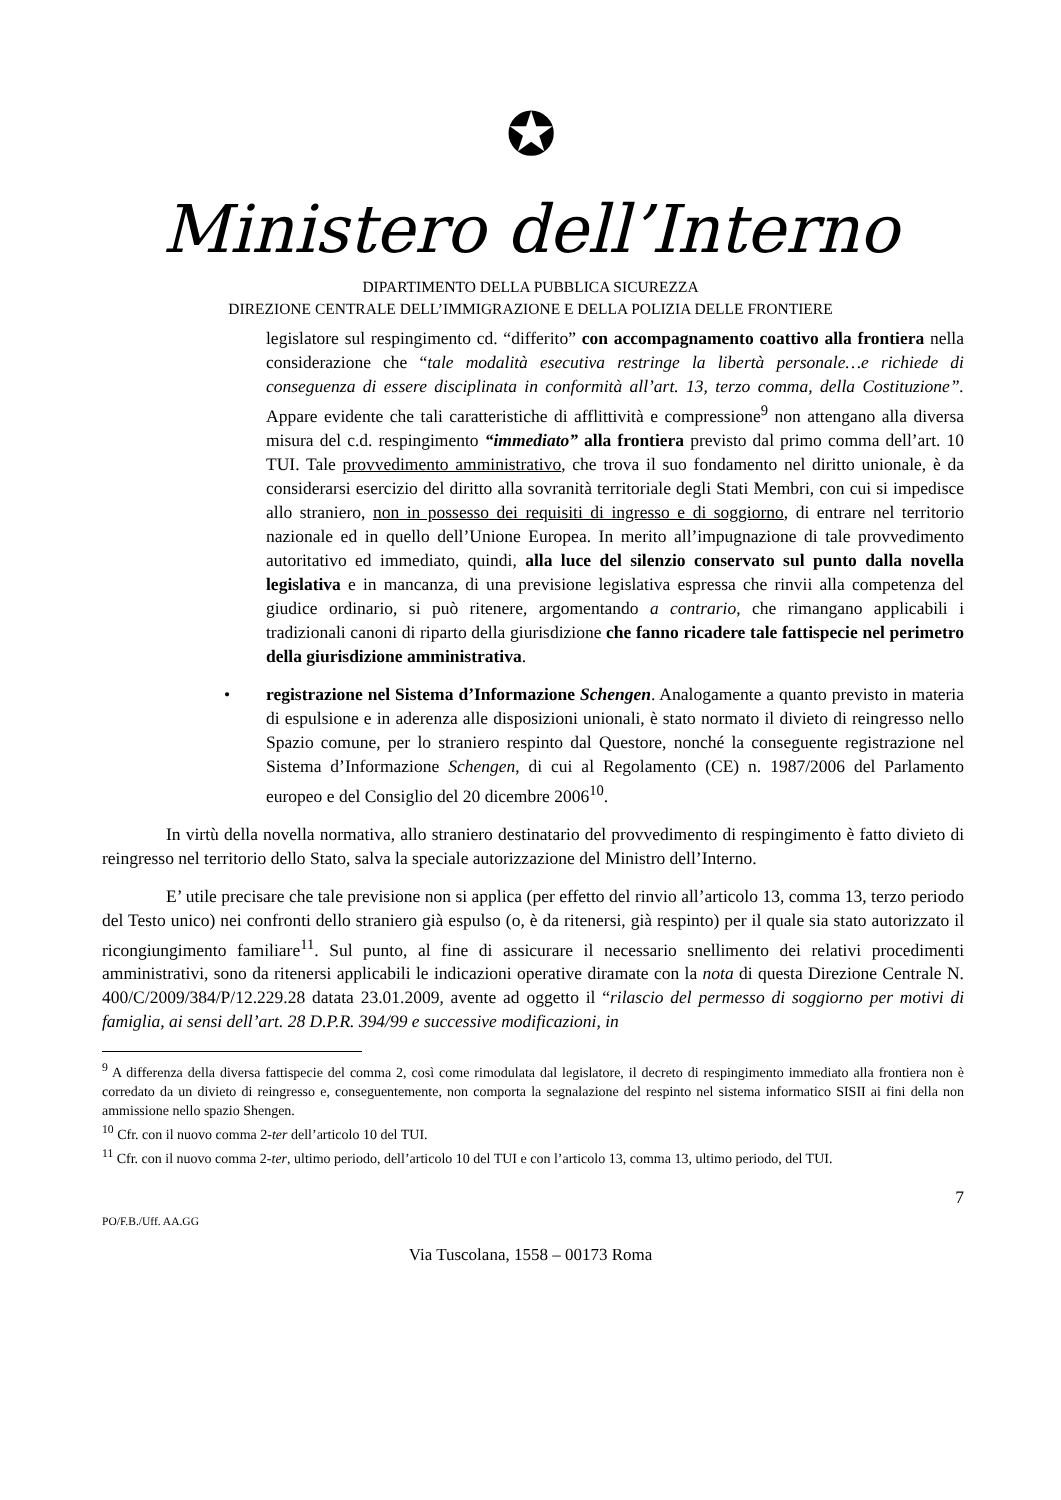✪
Ministero dell’Interno
DIPARTIMENTO DELLA PUBBLICA SICUREZZA
DIREZIONE CENTRALE DELL’IMMIGRAZIONE E DELLA POLIZIA DELLE FRONTIERE
legislatore sul respingimento cd. “differito” con accompagnamento coattivo alla frontiera nella considerazione che “tale modalità esecutiva restringe la libertà personale…e richiede di conseguenza di essere disciplinata in conformità all’art. 13, terzo comma, della Costituzione”. Appare evidente che tali caratteristiche di afflittività e compressione<sup>9</sup> non attengano alla diversa misura del c.d. respingimento “immediato” alla frontiera previsto dal primo comma dell’art. 10 TUI. Tale provvedimento amministrativo, che trova il suo fondamento nel diritto unionale, è da considerarsi esercizio del diritto alla sovranità territoriale degli Stati Membri, con cui si impedisce allo straniero, non in possesso dei requisiti di ingresso e di soggiorno, di entrare nel territorio nazionale ed in quello dell’Unione Europea. In merito all’impugnazione di tale provvedimento autoritativo ed immediato, quindi, alla luce del silenzio conservato sul punto dalla novella legislativa e in mancanza, di una previsione legislativa espressa che rinvii alla competenza del giudice ordinario, si può ritenere, argomentando a contrario, che rimangano applicabili i tradizionali canoni di riparto della giurisdizione che fanno ricadere tale fattispecie nel perimetro della giurisdizione amministrativa.
• registrazione nel Sistema d’Informazione Schengen. Analogamente a quanto previsto in materia di espulsione e in aderenza alle disposizioni unionali, è stato normato il divieto di reingresso nello Spazio comune, per lo straniero respinto dal Questore, nonché la conseguente registrazione nel Sistema d’Informazione Schengen, di cui al Regolamento (CE) n. 1987/2006 del Parlamento europeo e del Consiglio del 20 dicembre 2006<sup>10</sup>.
In virtù della novella normativa, allo straniero destinatario del provvedimento di respingimento è fatto divieto di reingresso nel territorio dello Stato, salva la speciale autorizzazione del Ministro dell’Interno.
E’ utile precisare che tale previsione non si applica (per effetto del rinvio all’articolo 13, comma 13, terzo periodo del Testo unico) nei confronti dello straniero già espulso (o, è da ritenersi, già respinto) per il quale sia stato autorizzato il ricongiungimento familiare<sup>11</sup>. Sul punto, al fine di assicurare il necessario snellimento dei relativi procedimenti amministrativi, sono da ritenersi applicabili le indicazioni operative diramate con la nota di questa Direzione Centrale N. 400/C/2009/384/P/12.229.28 datata 23.01.2009, avente ad oggetto il “rilascio del permesso di soggiorno per motivi di famiglia, ai sensi dell’art. 28 D.P.R. 394/99 e successive modificazioni, in
<sup>9</sup> A differenza della diversa fattispecie del comma 2, così come rimodulata dal legislatore, il decreto di respingimento immediato alla frontiera non è corredato da un divieto di reingresso e, conseguentemente, non comporta la segnalazione del respinto nel sistema informatico SISII ai fini della non ammissione nello spazio Shengen.
<sup>10</sup> Cfr. con il nuovo comma 2-ter dell’articolo 10 del TUI.
<sup>11</sup> Cfr. con il nuovo comma 2-ter, ultimo periodo, dell’articolo 10 del TUI e con l’articolo 13, comma 13, ultimo periodo, del TUI.
7
PO/F.B./Uff. AA.GG
Via Tuscolana, 1558 – 00173 Roma